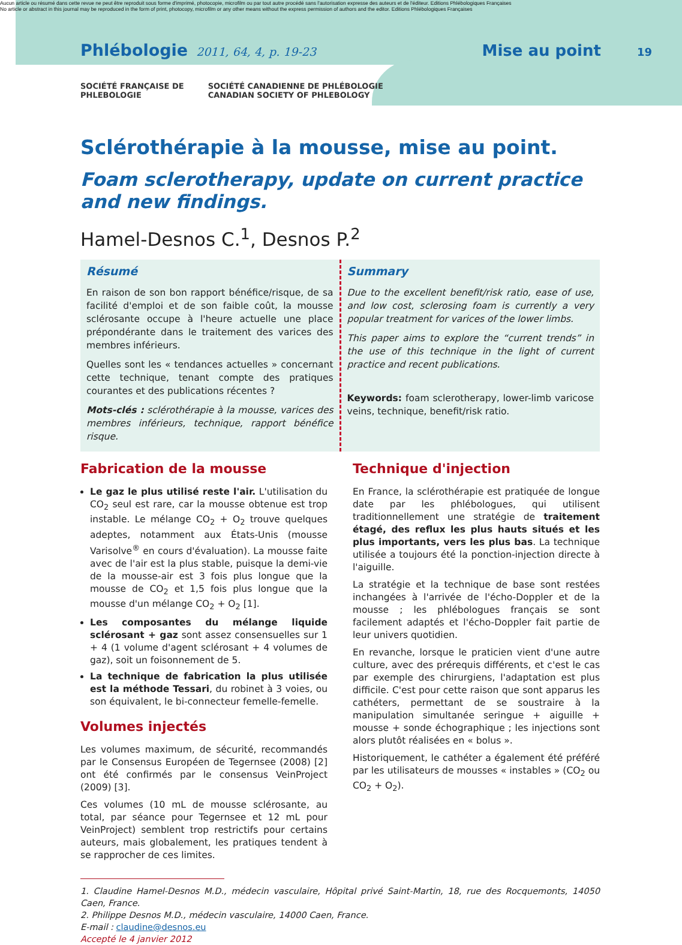Aucun article ou résumé dans cette revue ne peut être reproduit sous forme d'imprimé, photocopie, microfilm ou par tout autre procédé sans l'autorisation expresse des auteurs et de l'éditeur. Editions Phlébologiques Françaises
No article or abstract in this journal may be reproduced in the form of print, photocopy, microfilm or any other means without the express permission of authors and the editor. Editions Phlébologiques Françaises
Phlébologie 2011, 64, 4, p. 19-23 Mise au point 19
SOCIÉTÉ FRANÇAISE DE
PHLEBOLOGIE
SOCIÉTÉ CANADIENNE DE PHLÉBOLOGIE
CANADIAN SOCIETY OF PHLEBOLOGY
Sclérothérapie à la mousse, mise au point.
Foam sclerotherapy, update on current practice
and new findings.
Hamel-Desnos C.<sup>1</sup>, Desnos P.<sup>2</sup>
Résumé
En raison de son bon rapport bénéfice/risque, de sa facilité d'emploi et de son faible coût, la mousse sclérosante occupe à l'heure actuelle une place prépondérante dans le traitement des varices des membres inférieurs.
Quelles sont les « tendances actuelles » concernant cette technique, tenant compte des pratiques courantes et des publications récentes ?
Mots-clés : sclérothérapie à la mousse, varices des membres inférieurs, technique, rapport bénéfice risque.
Summary
Due to the excellent benefit/risk ratio, ease of use, and low cost, sclerosing foam is currently a very popular treatment for varices of the lower limbs.
This paper aims to explore the “current trends” in the use of this technique in the light of current practice and recent publications.
Keywords: foam sclerotherapy, lower-limb varicose veins, technique, benefit/risk ratio.
Fabrication de la mousse
Le gaz le plus utilisé reste l'air. L'utilisation du CO<sub>2</sub> seul est rare, car la mousse obtenue est trop instable. Le mélange CO<sub>2</sub> + O<sub>2</sub> trouve quelques adeptes, notamment aux États-Unis (mousse Varisolve<sup>®</sup> en cours d'évaluation). La mousse faite avec de l'air est la plus stable, puisque la demi-vie de la mousse-air est 3 fois plus longue que la mousse de CO<sub>2</sub> et 1,5 fois plus longue que la mousse d'un mélange CO<sub>2</sub> + O<sub>2</sub> [1].
Les composantes du mélange liquide sclérosant + gaz sont assez consensuelles sur 1 + 4 (1 volume d'agent sclérosant + 4 volumes de gaz), soit un foisonnement de 5.
La technique de fabrication la plus utilisée est la méthode Tessari, du robinet à 3 voies, ou son équivalent, le bi-connecteur femelle-femelle.
Volumes injectés
Les volumes maximum, de sécurité, recommandés par le Consensus Européen de Tegernsee (2008) [2] ont été confirmés par le consensus VeinProject (2009) [3].
Ces volumes (10 mL de mousse sclérosante, au total, par séance pour Tegernsee et 12 mL pour VeinProject) semblent trop restrictifs pour certains auteurs, mais globalement, les pratiques tendent à se rapprocher de ces limites.
Technique d'injection
En France, la sclérothérapie est pratiquée de longue date par les phlébologues, qui utilisent traditionnellement une stratégie de traitement étagé, des reflux les plus hauts situés et les plus importants, vers les plus bas. La technique utilisée a toujours été la ponction-injection directe à l'aiguille.
La stratégie et la technique de base sont restées inchangées à l'arrivée de l'écho-Doppler et de la mousse ; les phlébologues français se sont facilement adaptés et l'écho-Doppler fait partie de leur univers quotidien.
En revanche, lorsque le praticien vient d'une autre culture, avec des prérequis différents, et c'est le cas par exemple des chirurgiens, l'adaptation est plus difficile. C'est pour cette raison que sont apparus les cathéters, permettant de se soustraire à la manipulation simultanée seringue + aiguille + mousse + sonde échographique ; les injections sont alors plutôt réalisées en « bolus ».
Historiquement, le cathéter a également été préféré par les utilisateurs de mousses « instables » (CO<sub>2</sub> ou CO<sub>2</sub> + O<sub>2</sub>).
1. Claudine Hamel-Desnos M.D., médecin vasculaire, Hôpital privé Saint-Martin, 18, rue des Rocquemonts, 14050 Caen, France.
2. Philippe Desnos M.D., médecin vasculaire, 14000 Caen, France.
E-mail : claudine@desnos.eu
Accepté le 4 janvier 2012